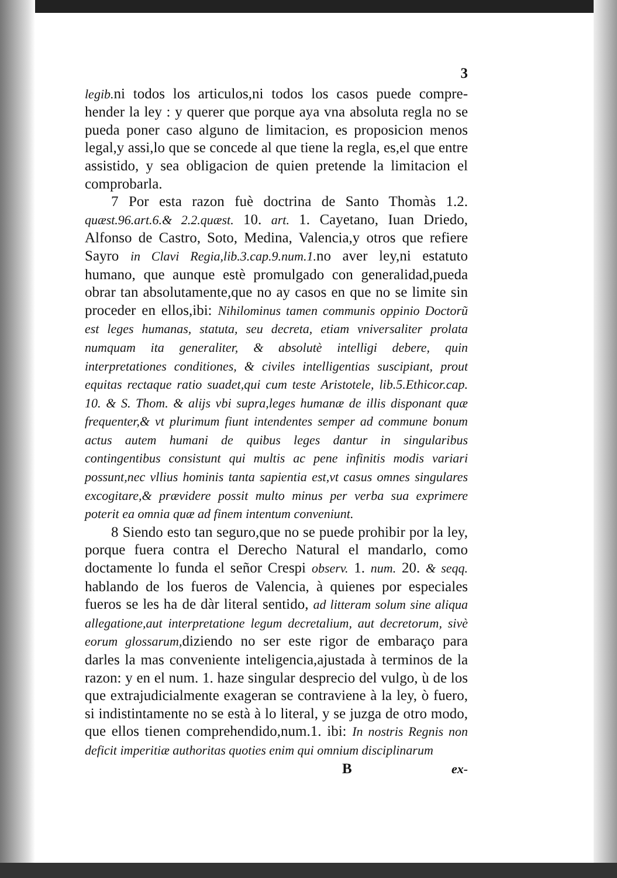3
legib. ni todos los articulos,ni todos los casos puede compre-hender la ley : y querer que porque aya vna absoluta regla no se pueda poner caso alguno de limitacion, es proposicion menos legal,y assi,lo que se concede al que tiene la regla, es,el que entre assistido, y sea obligacion de quien pretende la limitacion el comprobarla.
7 Por esta razon fuè doctrina de Santo Thomàs 1.2. quæst.96.art.6.& 2.2.quæst. 10. art. 1. Cayetano, Iuan Driedo, Alfonso de Castro, Soto, Medina, Valencia,y otros que refiere Sayro in Clavi Regia,lib.3.cap.9.num.1. no aver ley,ni estatuto humano, que aunque estè promulgado con generalidad,pueda obrar tan absolutamente,que no ay casos en que no se limite sin proceder en ellos,ibi: Nihilominus tamen communis oppinio Doctorũ est leges humanas, statuta, seu decreta, etiam vniversaliter prolata numquam ita generaliter, & absolutè intelligi debere, quin interpretationes conditiones, & civiles intelligentias suscipiant, prout equitas rectaque ratio suadet,qui cum teste Aristotele, lib.5.Ethicor.cap. 10. & S. Thom. & alijs vbi supra,leges humanæ de illis disponant quæ frequenter,& vt plurimum fiunt intendentes semper ad commune bonum actus autem humani de quibus leges dantur in singularibus contingentibus consistunt qui multis ac pene infinitis modis variari possunt,nec vllius hominis tanta sapientia est,vt casus omnes singulares excogitare,& prævidere possit multo minus per verba sua exprimere poterit ea omnia quæ ad finem intentum conveniunt.
8 Siendo esto tan seguro,que no se puede prohibir por la ley, porque fuera contra el Derecho Natural el mandarlo, como doctamente lo funda el señor Crespi observ. 1. num. 20. & seqq. hablando de los fueros de Valencia, à quienes por especiales fueros se les ha de dàr literal sentido, ad litteram solum sine aliqua allegatione,aut interpretatione legum decretalium, aut decretorum, sivè eorum glossarum, diziendo no ser este rigor de embaraço para darles la mas conveniente inteligencia,ajustada à terminos de la razon: y en el num. 1. haze singular desprecio del vulgo, ù de los que extrajudicialmente exageran se contraviene à la ley, ò fuero, si indistintamente no se està à lo literal, y se juzga de otro modo, que ellos tienen comprehendido,num.1. ibi: In nostris Regnis non deficit imperitiæ authoritas quoties enim qui omnium disciplinarum
Bex-